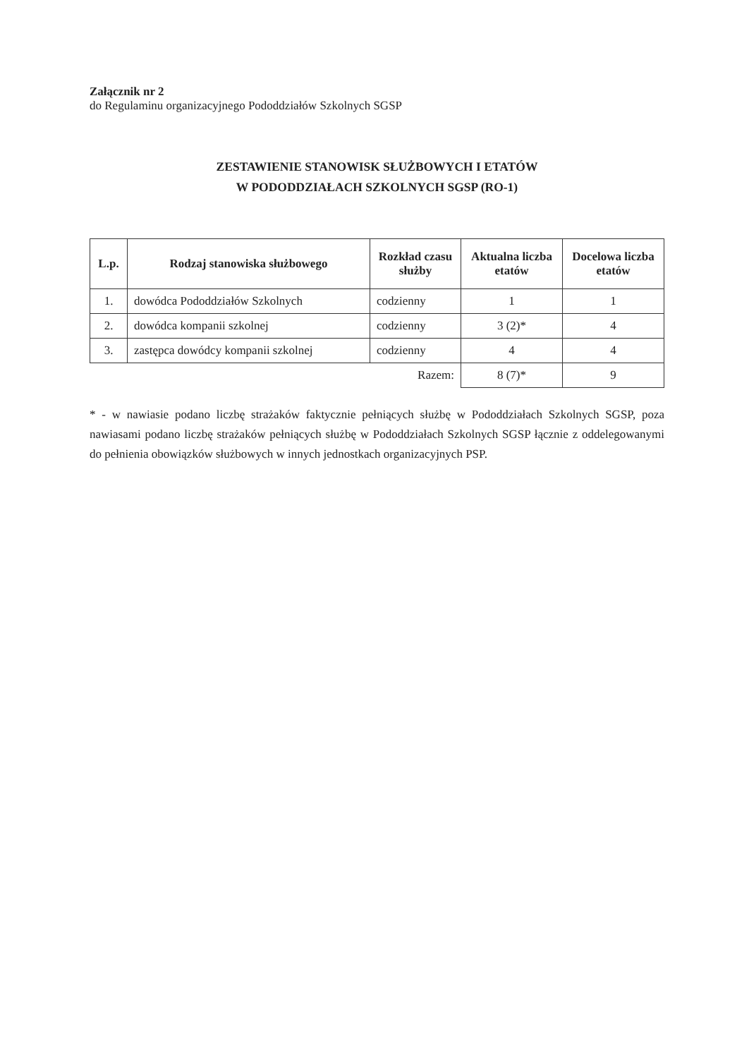Załącznik nr 2
do Regulaminu organizacyjnego Pododdziałów Szkolnych SGSP
ZESTAWIENIE STANOWISK SŁUŻBOWYCH I ETATÓW
W PODODDZIAŁACH SZKOLNYCH SGSP (RO-1)
| L.p. | Rodzaj stanowiska służbowego | Rozkład czasu służby | Aktualna liczba etatów | Docelowa liczba etatów |
| --- | --- | --- | --- | --- |
| 1. | dowódca Pododdziałów Szkolnych | codzienny | 1 | 1 |
| 2. | dowódca kompanii szkolnej | codzienny | 3 (2)* | 4 |
| 3. | zastępca dowódcy kompanii szkolnej | codzienny | 4 | 4 |
| Razem: | | | 8 (7)* | 9 |
* - w nawiasie podano liczbę strażaków faktycznie pełniących służbę w Pododdziałach Szkolnych SGSP, poza nawiasami podano liczbę strażaków pełniących służbę w Pododdziałach Szkolnych SGSP łącznie z oddelegowanymi do pełnienia obowiązków służbowych w innych jednostkach organizacyjnych PSP.